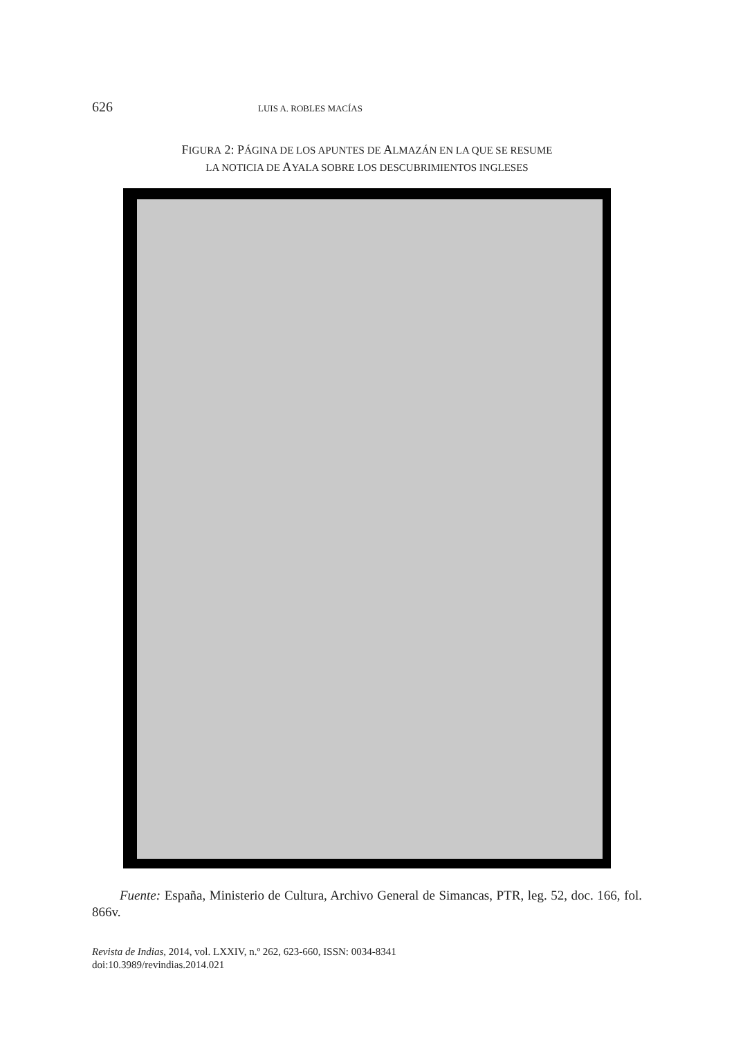626 LUIS A. ROBLES MACÍAS
FIGURA 2: PÁGINA DE LOS APUNTES DE ALMAZÁN EN LA QUE SE RESUME
LA NOTICIA DE AYALA SOBRE LOS DESCUBRIMIENTOS INGLESES
Fuente: España, Ministerio de Cultura, Archivo General de Simancas, PTR, leg. 52, doc. 166, fol. 866v.
Revista de Indias, 2014, vol. LXXIV, n.º 262, 623-660, ISSN: 0034-8341
doi:10.3989/revindias.2014.021